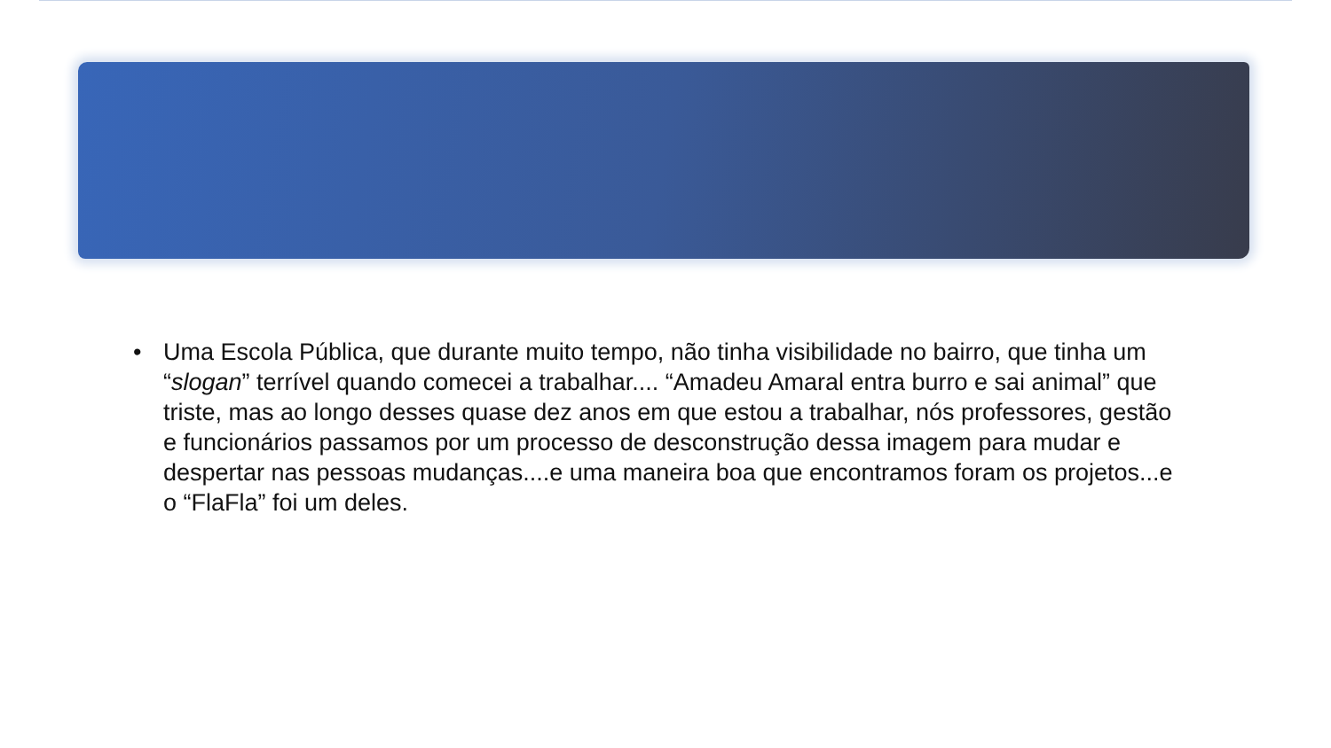• Uma Escola Pública, que durante muito tempo, não tinha visibilidade no bairro, que tinha um “slogan” terrível quando comecei a trabalhar.... “Amadeu Amaral entra burro e sai animal” que triste, mas ao longo desses quase dez anos em que estou a trabalhar, nós professores, gestão e funcionários passamos por um processo de desconstrução dessa imagem para mudar e despertar nas pessoas mudanças....e uma maneira boa que encontramos foram os projetos...e o “FlaFla” foi um deles.